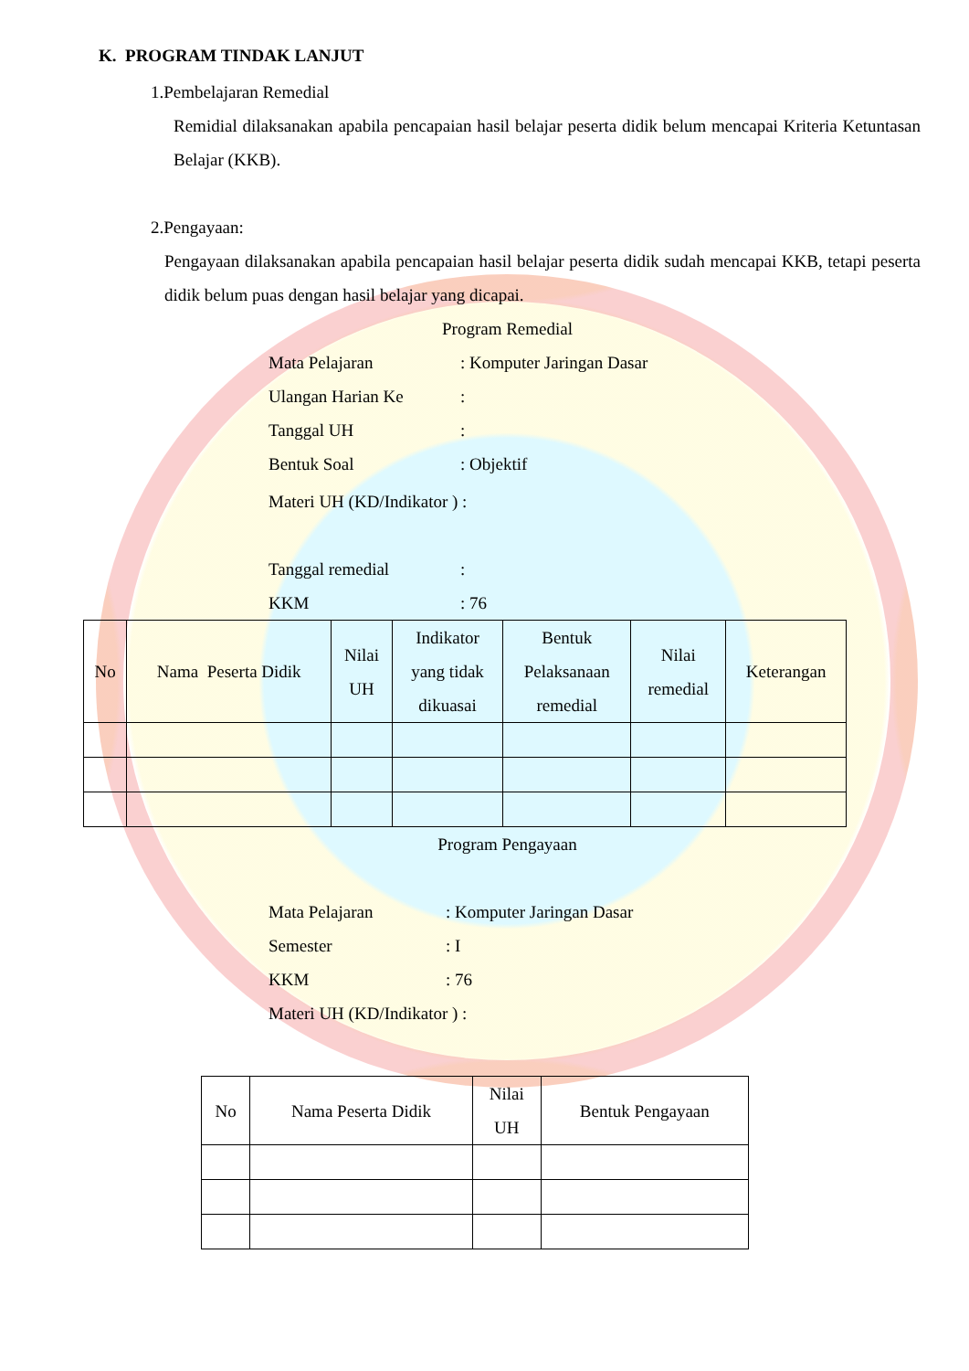K. PROGRAM TINDAK LANJUT
1.Pembelajaran Remedial
Remidial dilaksanakan apabila pencapaian hasil belajar peserta didik belum mencapai Kriteria Ketuntasan Belajar (KKB).
2.Pengayaan:
Pengayaan dilaksanakan apabila pencapaian hasil belajar peserta didik sudah mencapai KKB, tetapi peserta didik belum puas dengan hasil belajar yang dicapai.
Program Remedial
Mata Pelajaran: Komputer Jaringan Dasar
Ulangan Harian Ke:
Tanggal UH:
Bentuk Soal: Objektif
Materi UH (KD/Indikator ) :
Tanggal remedial:
KKM: 76
| No | Nama Peserta Didik | Nilai UH | Indikator yang tidak dikuasai | Bentuk Pelaksanaan remedial | Nilai remedial | Keterangan |
| --- | --- | --- | --- | --- | --- | --- |
Program Pengayaan
Mata Pelajaran: Komputer Jaringan Dasar
Semester: I
KKM: 76
Materi UH (KD/Indikator ) :
| No | Nama Peserta Didik | Nilai UH | Bentuk Pengayaan |
| --- | --- | --- | --- |